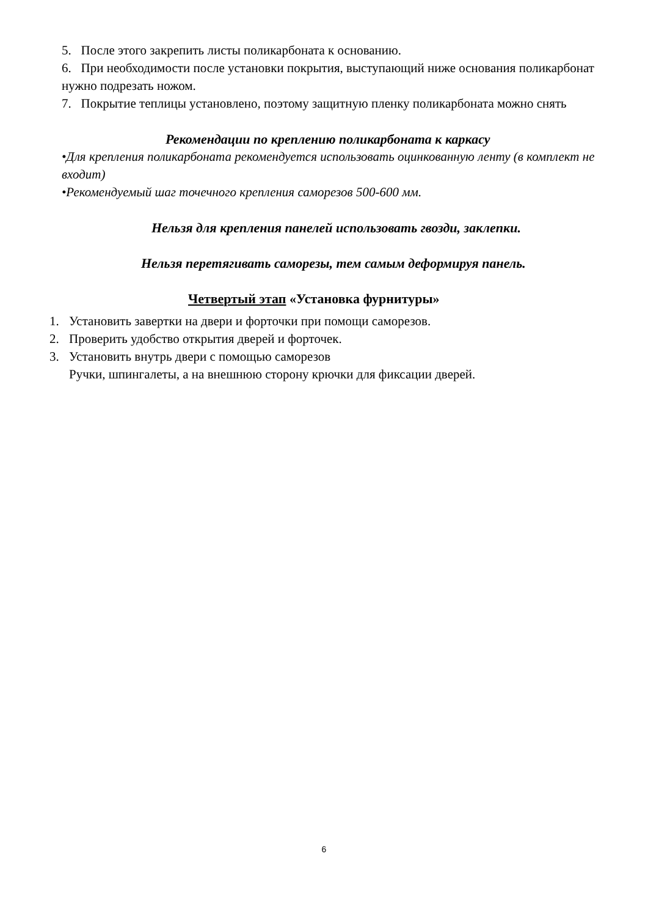5. После этого закрепить листы поликарбоната к основанию.
6. При необходимости после установки покрытия, выступающий ниже основания поликарбонат нужно подрезать ножом.
7. Покрытие теплицы установлено, поэтому защитную пленку поликарбоната можно снять
Рекомендации по креплению поликарбоната к каркасу
•Для крепления поликарбоната рекомендуется использовать оцинкованную ленту (в комплект не входит)
•Рекомендуемый шаг точечного крепления саморезов 500-600 мм.
Нельзя для крепления панелей использовать гвозди, заклепки.
Нельзя перетягивать саморезы, тем самым деформируя панель.
Четвертый этап «Установка фурнитуры»
1. Установить завертки на двери и форточки при помощи саморезов.
2. Проверить удобство открытия дверей и форточек.
3. Установить внутрь двери с помощью саморезов
Ручки, шпингалеты, а на внешнюю сторону крючки для фиксации дверей.
6